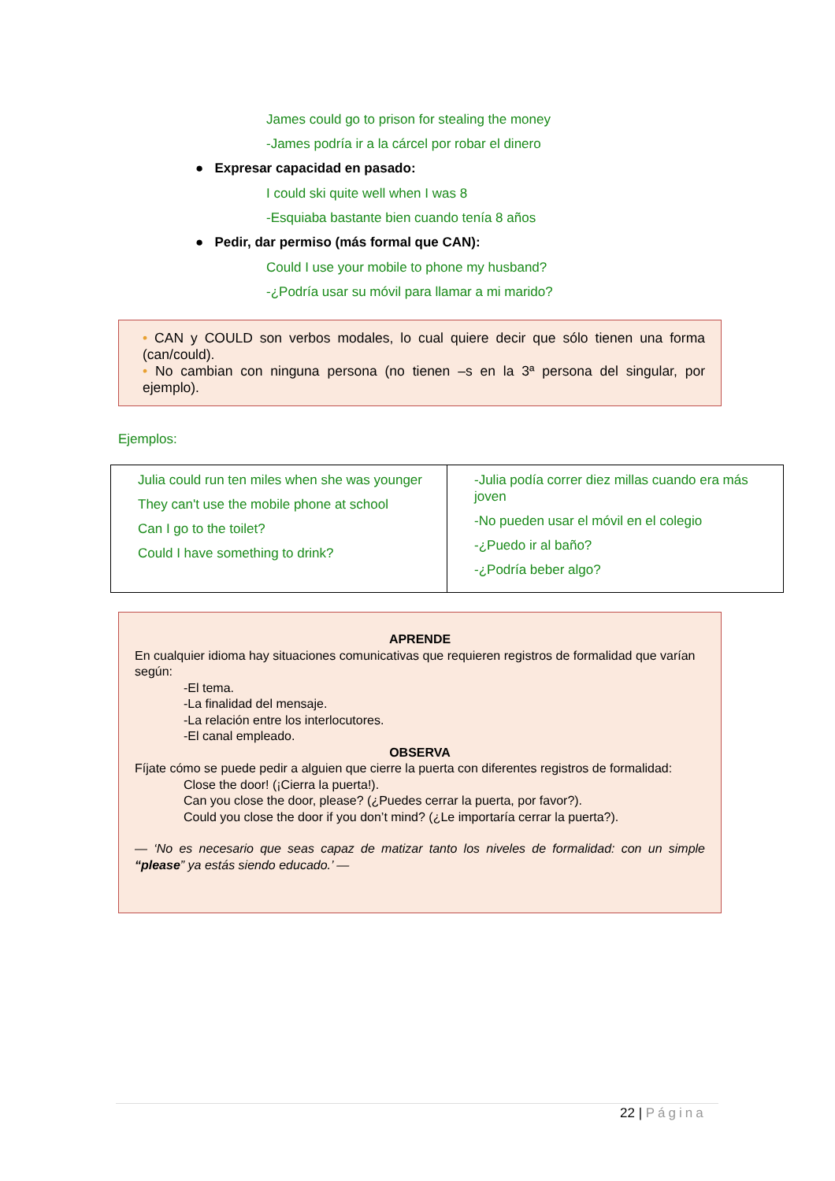James could go to prison for stealing the money
-James podría ir a la cárcel por robar el dinero
● Expresar capacidad en pasado:
I could ski quite well when I was 8
-Esquiaba bastante bien cuando tenía 8 años
● Pedir, dar permiso (más formal que CAN):
Could I use your mobile to phone my husband?
-¿Podría usar su móvil para llamar a mi marido?
• CAN y COULD son verbos modales, lo cual quiere decir que sólo tienen una forma (can/could).
• No cambian con ninguna persona (no tienen –s en la 3ª persona del singular, por ejemplo).
Ejemplos:
| Julia could run ten miles when she was younger They can't use the mobile phone at school Can I go to the toilet? Could I have something to drink? | -Julia podía correr diez millas cuando era más joven -No pueden usar el móvil en el colegio -¿Puedo ir al baño? -¿Podría beber algo? |
APRENDE
En cualquier idioma hay situaciones comunicativas que requieren registros de formalidad que varían según:
-El tema.
-La finalidad del mensaje.
-La relación entre los interlocutores.
-El canal empleado.
OBSERVA
Fíjate cómo se puede pedir a alguien que cierre la puerta con diferentes registros de formalidad:
Close the door! (¡Cierra la puerta!).
Can you close the door, please? (¿Puedes cerrar la puerta, por favor?).
Could you close the door if you don’t mind? (¿Le importaría cerrar la puerta?).
— ‘No es necesario que seas capaz de matizar tanto los niveles de formalidad: con un simple “please” ya estás siendo educado.’ —
22 | Página